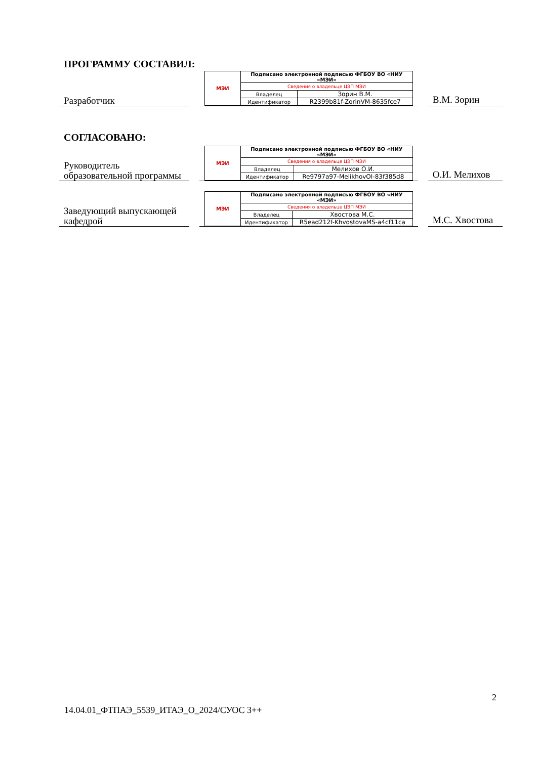ПРОГРАММУ СОСТАВИЛ:
Разработчик
| МЭИ | Подписано электронной подписью ФГБОУ ВО «НИУ «МЭИ» | |
| | Сведения о владельце ЦЭП МЭИ | |
| | Владелец | Зорин В.М. |
| | Идентификатор | R2399b81f-ZorinVM-8635fce7 |
В.М. Зорин
СОГЛАСОВАНО:
Руководитель образовательной программы
| МЭИ | Подписано электронной подписью ФГБОУ ВО «НИУ «МЭИ» | |
| | Сведения о владельце ЦЭП МЭИ | |
| | Владелец | Мелихов О.И. |
| | Идентификатор | Re9797a97-MelikhovOI-83f385d8 |
О.И. Мелихов
Заведующий выпускающей кафедрой
| МЭИ | Подписано электронной подписью ФГБОУ ВО «НИУ «МЭИ» | |
| | Сведения о владельце ЦЭП МЭИ | |
| | Владелец | Хвостова М.С. |
| | Идентификатор | R5ead212f-KhvostovaMS-a4cf11ca |
М.С. Хвостова
2
14.04.01_ФТПАЭ_5539_ИТАЭ_О_2024/СУОС 3++